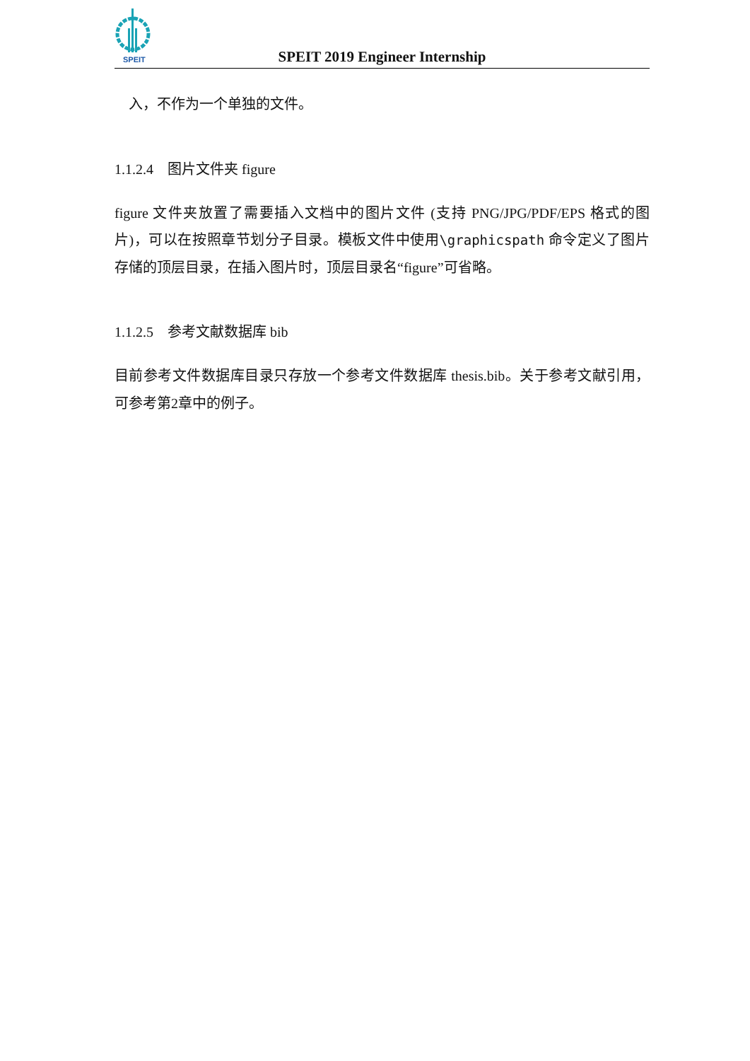SPEIT
SPEIT 2019 Engineer Internship
入，不作为一个单独的文件。
1.1.2.4 图片文件夹 figure
figure 文件夹放置了需要插入文档中的图片文件 (支持 PNG/JPG/PDF/EPS 格式的图片)，可以在按照章节划分子目录。模板文件中使用\graphicspath 命令定义了图片存储的顶层目录，在插入图片时，顶层目录名“figure”可省略。
1.1.2.5 参考文献数据库 bib
目前参考文件数据库目录只存放一个参考文件数据库 thesis.bib。关于参考文献引用，可参考第2章中的例子。